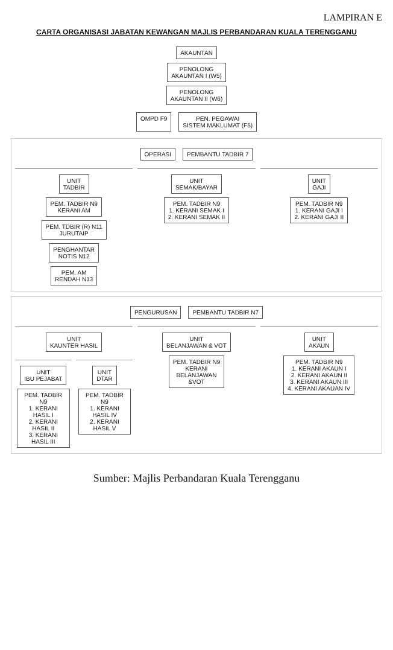LAMPIRAN E
CARTA ORGANISASI JABATAN KEWANGAN MAJLIS PERBANDARAN KUALA TERENGGANU
AKAUNTAN
PENOLONG
AKAUNTAN I (W5)
PENOLONG
AKAUNTAN II (W6)
OMPD F9
PEN. PEGAWAI
SISTEM MAKLUMAT (F5)
OPERASI
PEMBANTU TADBIR 7
UNIT
TADBIR
PEM. TADBIR N9
KERANI AM
PEM. TDBIR (R) N11
JURUTAIP
PENGHANTAR
NOTIS N12
PEM. AM
RENDAH N13
UNIT
SEMAK/BAYAR
PEM. TADBIR N9
1. KERANI SEMAK I
2. KERANI SEMAK II
UNIT
GAJI
PEM. TADBIR N9
1. KERANI GAJI I
2. KERANI GAJI II
PENGURUSAN
PEMBANTU TADBIR N7
UNIT
KAUNTER HASIL
UNIT
IBU PEJABAT
PEM. TADBIR N9
1. KERANI HASIL I
2. KERANI HASIL II
3. KERANI HASIL III
UNIT
DTAR
PEM. TADBIR N9
1. KERANI HASIL IV
2. KERANI HASIL V
UNIT
BELANJAWAN & VOT
PEM. TADBIR N9
KERANI
BELANJAWAN
&VOT
UNIT
AKAUN
PEM. TADBIR N9
1. KERANI AKAUN I
2. KERANI AKAUN II
3. KERANI AKAUN III
4. KERANI AKAUAN IV
Sumber: Majlis Perbandaran Kuala Terengganu